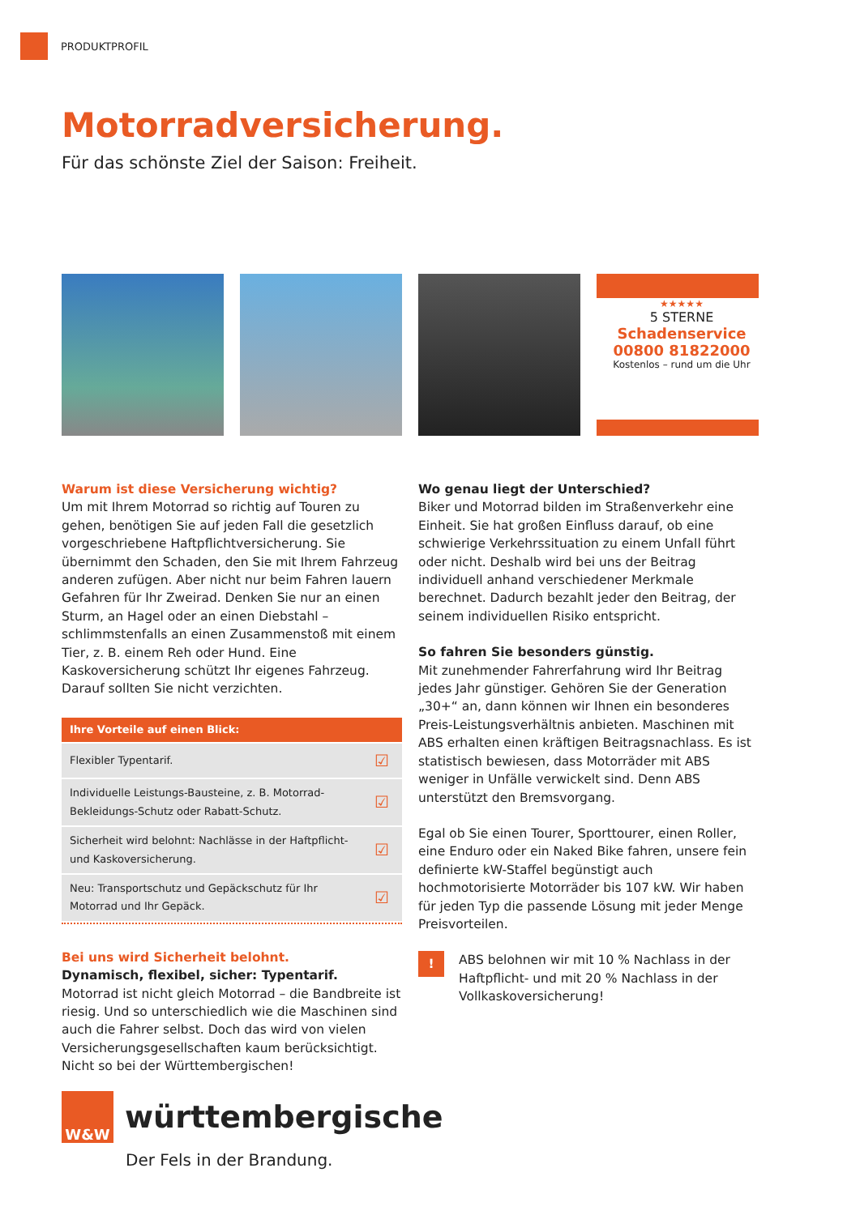PRODUKTPROFIL
Motorradversicherung.
Für das schönste Ziel der Saison: Freiheit.
★★★★★
5 STERNE
Schadenservice
00800 81822000
Kostenlos – rund um die Uhr
Warum ist diese Versicherung wichtig?
Um mit Ihrem Motorrad so richtig auf Touren zu gehen, benötigen Sie auf jeden Fall die gesetzlich vorgeschriebene Haftpflichtversicherung. Sie übernimmt den Schaden, den Sie mit Ihrem Fahrzeug anderen zufügen. Aber nicht nur beim Fahren lauern Gefahren für Ihr Zweirad. Denken Sie nur an einen Sturm, an Hagel oder an einen Diebstahl – schlimmstenfalls an einen Zusammenstoß mit einem Tier, z. B. einem Reh oder Hund. Eine Kaskoversicherung schützt Ihr eigenes Fahrzeug. Darauf sollten Sie nicht verzichten.
| Ihre Vorteile auf einen Blick: | |
| --- | --- |
| Flexibler Typentarif. | ☑ |
| Individuelle Leistungs-Bausteine, z. B. Motorrad-Bekleidungs-Schutz oder Rabatt-Schutz. | ☑ |
| Sicherheit wird belohnt: Nachlässe in der Haftpflicht- und Kaskoversicherung. | ☑ |
| Neu: Transportschutz und Gepäckschutz für Ihr Motorrad und Ihr Gepäck. | ☑ |
Bei uns wird Sicherheit belohnt.
Dynamisch, flexibel, sicher: Typentarif.
Motorrad ist nicht gleich Motorrad – die Bandbreite ist riesig. Und so unterschiedlich wie die Maschinen sind auch die Fahrer selbst. Doch das wird von vielen Versicherungsgesellschaften kaum berücksichtigt. Nicht so bei der Württembergischen!
Wo genau liegt der Unterschied?
Biker und Motorrad bilden im Straßenverkehr eine Einheit. Sie hat großen Einfluss darauf, ob eine schwierige Verkehrssituation zu einem Unfall führt oder nicht. Deshalb wird bei uns der Beitrag individuell anhand verschiedener Merkmale berechnet. Dadurch bezahlt jeder den Beitrag, der seinem individuellen Risiko entspricht.
So fahren Sie besonders günstig.
Mit zunehmender Fahrerfahrung wird Ihr Beitrag jedes Jahr günstiger. Gehören Sie der Generation „30+“ an, dann können wir Ihnen ein besonderes Preis-Leistungsverhältnis anbieten. Maschinen mit ABS erhalten einen kräftigen Beitragsnachlass. Es ist statistisch bewiesen, dass Motorräder mit ABS weniger in Unfälle verwickelt sind. Denn ABS unterstützt den Bremsvorgang.
Egal ob Sie einen Tourer, Sporttourer, einen Roller, eine Enduro oder ein Naked Bike fahren, unsere fein definierte kW-Staffel begünstigt auch hochmotorisierte Motorräder bis 107 kW. Wir haben für jeden Typ die passende Lösung mit jeder Menge Preisvorteilen.
!
ABS belohnen wir mit 10 % Nachlass in der Haftpflicht- und mit 20 % Nachlass in der Vollkaskoversicherung!
W&W
württembergische
Der Fels in der Brandung.